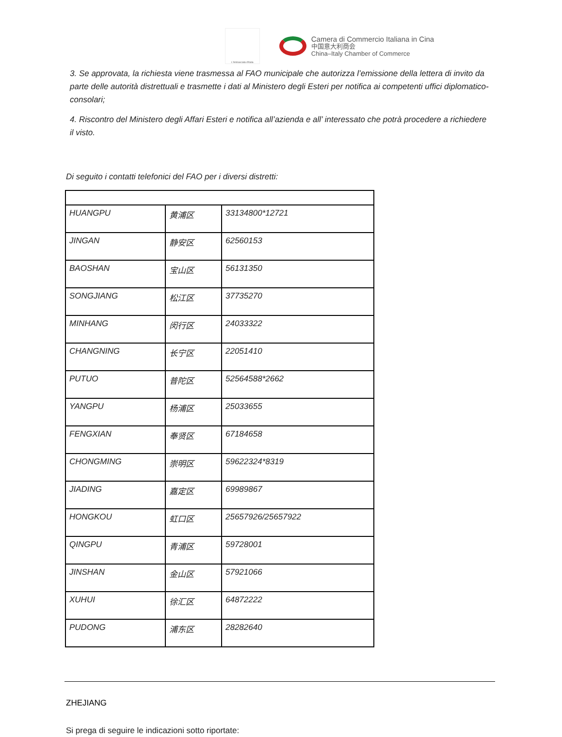L'Ambasciata d'Italia
Camera di Commercio Italiana in Cina
中国意大利商会
China–Italy Chamber of Commerce
3. Se approvata, la richiesta viene trasmessa al FAO municipale che autorizza l’emissione della lettera di invito da parte delle autorità distrettuali e trasmette i dati al Ministero degli Esteri per notifica ai competenti uffici diplomatico-consolari;
4. Riscontro del Ministero degli Affari Esteri e notifica all’azienda e all’ interessato che potrà procedere a richiedere il visto.
Di seguito i contatti telefonici del FAO per i diversi distretti:
| HUANGPU | 黄浦区 | 33134800*12721 |
| JINGAN | 静安区 | 62560153 |
| BAOSHAN | 宝山区 | 56131350 |
| SONGJIANG | 松江区 | 37735270 |
| MINHANG | 闵行区 | 24033322 |
| CHANGNING | 长宁区 | 22051410 |
| PUTUO | 普陀区 | 52564588*2662 |
| YANGPU | 杨浦区 | 25033655 |
| FENGXIAN | 奉贤区 | 67184658 |
| CHONGMING | 崇明区 | 59622324*8319 |
| JIADING | 嘉定区 | 69989867 |
| HONGKOU | 虹口区 | 25657926/25657922 |
| QINGPU | 青浦区 | 59728001 |
| JINSHAN | 金山区 | 57921066 |
| XUHUI | 徐汇区 | 64872222 |
| PUDONG | 浦东区 | 28282640 |
ZHEJIANG
Si prega di seguire le indicazioni sotto riportate: